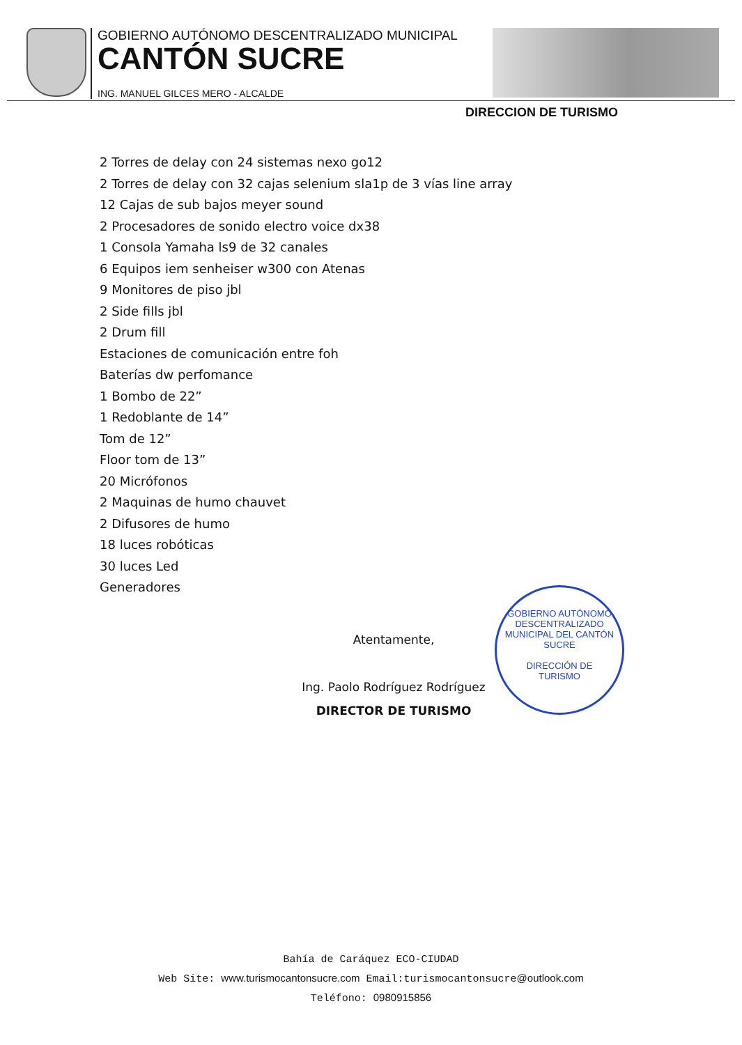GOBIERNO AUTÓNOMO DESCENTRALIZADO MUNICIPAL
CANTÓN SUCRE
ING. MANUEL GILCES MERO - ALCALDE
DIRECCION DE TURISMO
2 Torres de delay con 24 sistemas nexo go12
2 Torres de delay con 32 cajas selenium sla1p de 3 vías line array
12 Cajas de sub bajos meyer sound
2 Procesadores de sonido electro voice dx38
1 Consola Yamaha ls9 de 32 canales
6 Equipos iem senheiser w300 con Atenas
9 Monitores de piso jbl
2 Side fills jbl
2 Drum fill
Estaciones de comunicación entre foh
Baterías dw perfomance
1 Bombo de 22”
1 Redoblante de 14”
Tom de 12”
Floor tom de 13”
20 Micrófonos
2 Maquinas de humo chauvet
2 Difusores de humo
18 luces robóticas
30 luces Led
Generadores
Atentamente,
Ing. Paolo Rodríguez Rodríguez
DIRECTOR DE TURISMO
GOBIERNO AUTÓNOMO DESCENTRALIZADO MUNICIPAL DEL CANTÓN SUCRE
DIRECCIÓN DE
TURISMO
Bahía de Caráquez ECO-CIUDAD
Web Site: www.turismocantonsucre.com Email:turismocantonsucre@outlook.com
Teléfono: 0980915856